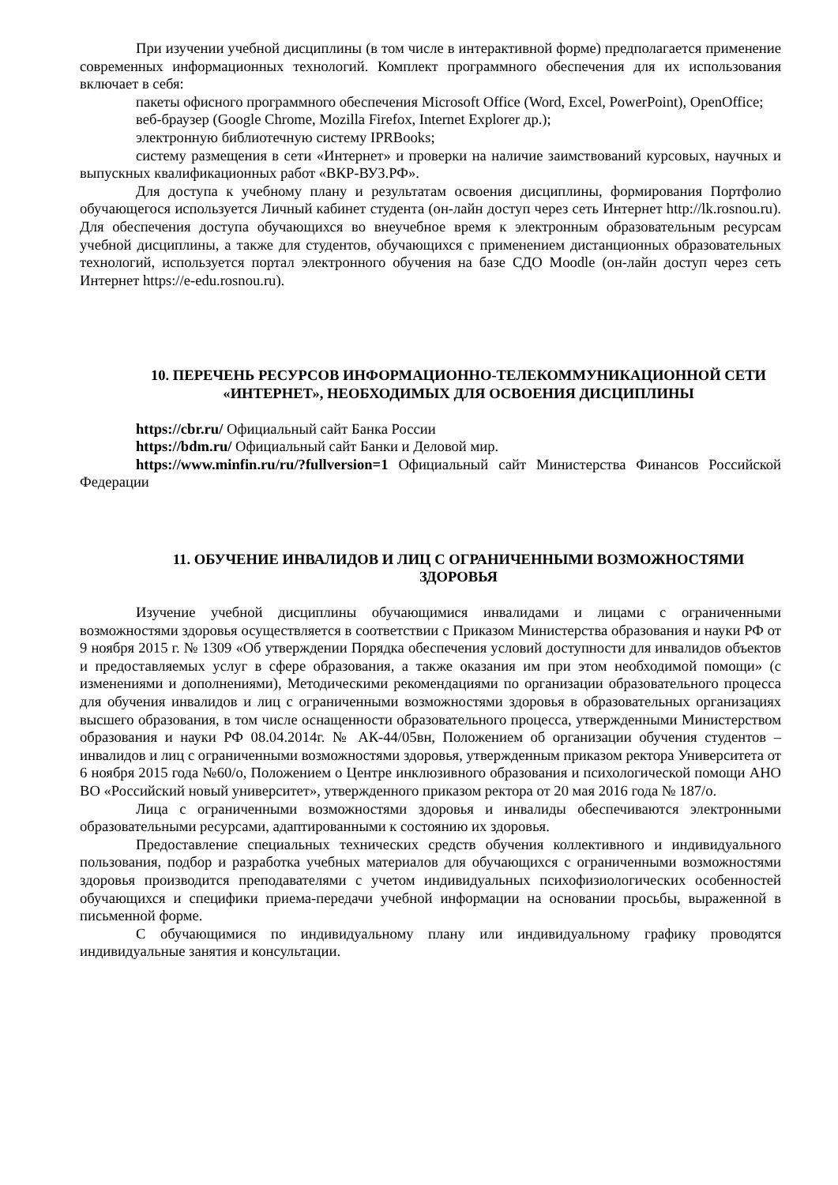При изучении учебной дисциплины (в том числе в интерактивной форме) предполагается применение современных информационных технологий. Комплект программного обеспечения для их использования включает в себя:
пакеты офисного программного обеспечения Microsoft Office (Word, Excel, PowerPoint), OpenOffice;
веб-браузер (Google Chrome, Mozilla Firefox, Internet Explorer др.);
электронную библиотечную систему IPRBooks;
систему размещения в сети «Интернет» и проверки на наличие заимствований курсовых, научных и выпускных квалификационных работ «ВКР-ВУЗ.РФ».
Для доступа к учебному плану и результатам освоения дисциплины, формирования Портфолио обучающегося используется Личный кабинет студента (он-лайн доступ через сеть Интернет http://lk.rosnou.ru). Для обеспечения доступа обучающихся во внеучебное время к электронным образовательным ресурсам учебной дисциплины, а также для студентов, обучающихся с применением дистанционных образовательных технологий, используется портал электронного обучения на базе СДО Moodle (он-лайн доступ через сеть Интернет https://e-edu.rosnou.ru).
10. ПЕРЕЧЕНЬ РЕСУРСОВ ИНФОРМАЦИОННО-ТЕЛЕКОММУНИКАЦИОННОЙ СЕТИ «ИНТЕРНЕТ», НЕОБХОДИМЫХ ДЛЯ ОСВОЕНИЯ ДИСЦИПЛИНЫ
https://cbr.ru/ Официальный сайт Банка России
https://bdm.ru/ Официальный сайт Банки и Деловой мир.
https://www.minfin.ru/ru/?fullversion=1 Официальный сайт Министерства Финансов Российской Федерации
11. ОБУЧЕНИЕ ИНВАЛИДОВ И ЛИЦ С ОГРАНИЧЕННЫМИ ВОЗМОЖНОСТЯМИ ЗДОРОВЬЯ
Изучение учебной дисциплины обучающимися инвалидами и лицами с ограниченными возможностями здоровья осуществляется в соответствии с Приказом Министерства образования и науки РФ от 9 ноября 2015 г. № 1309 «Об утверждении Порядка обеспечения условий доступности для инвалидов объектов и предоставляемых услуг в сфере образования, а также оказания им при этом необходимой помощи» (с изменениями и дополнениями), Методическими рекомендациями по организации образовательного процесса для обучения инвалидов и лиц с ограниченными возможностями здоровья в образовательных организациях высшего образования, в том числе оснащенности образовательного процесса, утвержденными Министерством образования и науки РФ 08.04.2014г. № АК-44/05вн, Положением об организации обучения студентов – инвалидов и лиц с ограниченными возможностями здоровья, утвержденным приказом ректора Университета от 6 ноября 2015 года №60/о, Положением о Центре инклюзивного образования и психологической помощи АНО ВО «Российский новый университет», утвержденного приказом ректора от 20 мая 2016 года № 187/о.
Лица с ограниченными возможностями здоровья и инвалиды обеспечиваются электронными образовательными ресурсами, адаптированными к состоянию их здоровья.
Предоставление специальных технических средств обучения коллективного и индивидуального пользования, подбор и разработка учебных материалов для обучающихся с ограниченными возможностями здоровья производится преподавателями с учетом индивидуальных психофизиологических особенностей обучающихся и специфики приема-передачи учебной информации на основании просьбы, выраженной в письменной форме.
С обучающимися по индивидуальному плану или индивидуальному графику проводятся индивидуальные занятия и консультации.